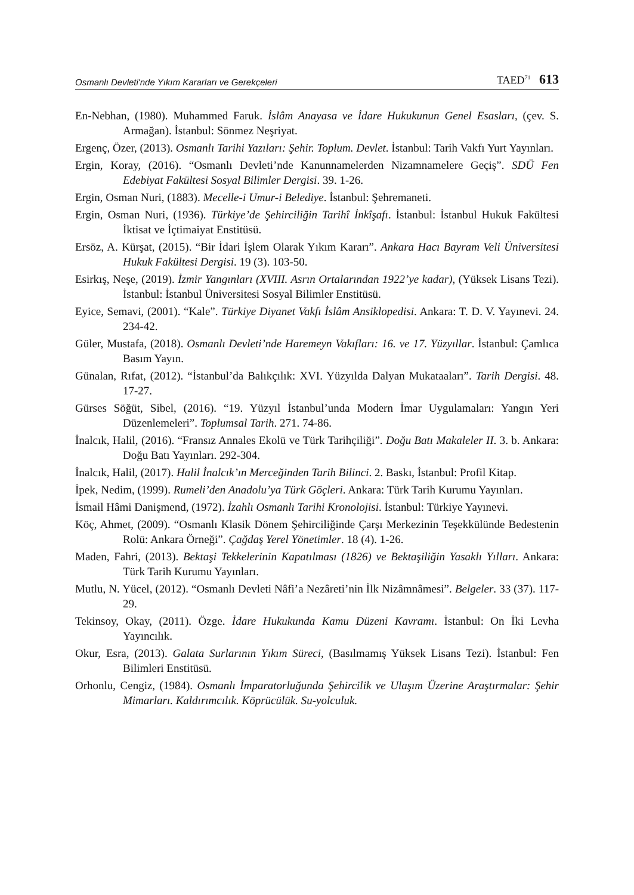Osmanlı Devleti'nde Yıkım Kararları ve Gerekçeleri TAED<sup>71</sup> 613
En-Nebhan, (1980). Muhammed Faruk. İslâm Anayasa ve İdare Hukukunun Genel Esasları, (çev. S. Armağan). İstanbul: Sönmez Neşriyat.
Ergenç, Özer, (2013). Osmanlı Tarihi Yazıları: Şehir. Toplum. Devlet. İstanbul: Tarih Vakfı Yurt Yayınları.
Ergin, Koray, (2016). “Osmanlı Devleti’nde Kanunnamelerden Nizamnamelere Geçiş”. SDÜ Fen Edebiyat Fakültesi Sosyal Bilimler Dergisi. 39. 1-26.
Ergin, Osman Nuri, (1883). Mecelle-i Umur-i Belediye. İstanbul: Şehremaneti.
Ergin, Osman Nuri, (1936). Türkiye’de Şehirciliğin Tarihî İnkîşafı. İstanbul: İstanbul Hukuk Fakültesi İktisat ve İçtimaiyat Enstitüsü.
Ersöz, A. Kürşat, (2015). “Bir İdari İşlem Olarak Yıkım Kararı”. Ankara Hacı Bayram Veli Üniversitesi Hukuk Fakültesi Dergisi. 19 (3). 103-50.
Esirkış, Neşe, (2019). İzmir Yangınları (XVIII. Asrın Ortalarından 1922’ye kadar), (Yüksek Lisans Tezi). İstanbul: İstanbul Üniversitesi Sosyal Bilimler Enstitüsü.
Eyice, Semavi, (2001). “Kale”. Türkiye Diyanet Vakfı İslâm Ansiklopedisi. Ankara: T. D. V. Yayınevi. 24. 234-42.
Güler, Mustafa, (2018). Osmanlı Devleti’nde Haremeyn Vakıfları: 16. ve 17. Yüzyıllar. İstanbul: Çamlıca Basım Yayın.
Günalan, Rıfat, (2012). “İstanbul’da Balıkçılık: XVI. Yüzyılda Dalyan Mukataaları”. Tarih Dergisi. 48. 17-27.
Gürses Söğüt, Sibel, (2016). “19. Yüzyıl İstanbul’unda Modern İmar Uygulamaları: Yangın Yeri Düzenlemeleri”. Toplumsal Tarih. 271. 74-86.
İnalcık, Halil, (2016). “Fransız Annales Ekolü ve Türk Tarihçiliği”. Doğu Batı Makaleler II. 3. b. Ankara: Doğu Batı Yayınları. 292-304.
İnalcık, Halil, (2017). Halil İnalcık’ın Merceğinden Tarih Bilinci. 2. Baskı, İstanbul: Profil Kitap.
İpek, Nedim, (1999). Rumeli’den Anadolu’ya Türk Göçleri. Ankara: Türk Tarih Kurumu Yayınları.
İsmail Hâmi Danişmend, (1972). İzahlı Osmanlı Tarihi Kronolojisi. İstanbul: Türkiye Yayınevi.
Köç, Ahmet, (2009). “Osmanlı Klasik Dönem Şehirciliğinde Çarşı Merkezinin Teşekkülünde Bedestenin Rolü: Ankara Örneği”. Çağdaş Yerel Yönetimler. 18 (4). 1-26.
Maden, Fahri, (2013). Bektaşi Tekkelerinin Kapatılması (1826) ve Bektaşiliğin Yasaklı Yılları. Ankara: Türk Tarih Kurumu Yayınları.
Mutlu, N. Yücel, (2012). “Osmanlı Devleti Nâfi’a Nezâreti’nin İlk Nizâmnâmesi”. Belgeler. 33 (37). 117-29.
Tekinsoy, Okay, (2011). Özge. İdare Hukukunda Kamu Düzeni Kavramı. İstanbul: On İki Levha Yayıncılık.
Okur, Esra, (2013). Galata Surlarının Yıkım Süreci, (Basılmamış Yüksek Lisans Tezi). İstanbul: Fen Bilimleri Enstitüsü.
Orhonlu, Cengiz, (1984). Osmanlı İmparatorluğunda Şehircilik ve Ulaşım Üzerine Araştırmalar: Şehir Mimarları. Kaldırımcılık. Köprücülük. Su-yolculuk.